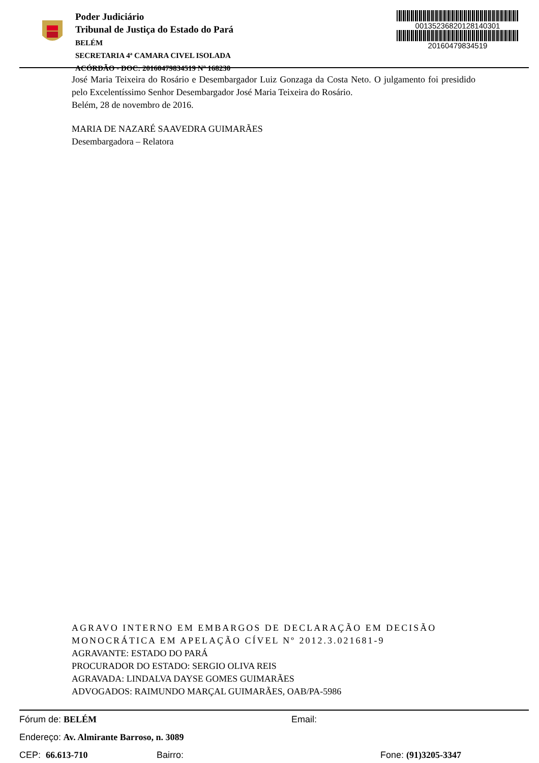Poder Judiciário
Tribunal de Justiça do Estado do Pará
BELÉM
SECRETARIA 4ª CAMARA CIVEL ISOLADA
ACÓRDÃO - DOC: 20160479834519 Nº 168230
00135236820128140301
20160479834519
José Maria Teixeira do Rosário e Desembargador Luiz Gonzaga da Costa Neto. O julgamento foi presidido pelo Excelentíssimo Senhor Desembargador José Maria Teixeira do Rosário.
Belém, 28 de novembro de 2016.
MARIA DE NAZARÉ SAAVEDRA GUIMARÃES
Desembargadora – Relatora
AGRAVO INTERNO EM EMBARGOS DE DECLARAÇÃO EM DECISÃO MONOCRÁTICA EM APELAÇÃO CÍVEL Nº 2012.3.021681-9
AGRAVANTE: ESTADO DO PARÁ
PROCURADOR DO ESTADO: SERGIO OLIVA REIS
AGRAVADA: LINDALVA DAYSE GOMES GUIMARÃES
ADVOGADOS: RAIMUNDO MARÇAL GUIMARÃES, OAB/PA-5986
Fórum de: BELÉM Email:
Endereço: Av. Almirante Barroso, n. 3089
CEP: 66.613-710 Bairro: Fone: (91)3205-3347